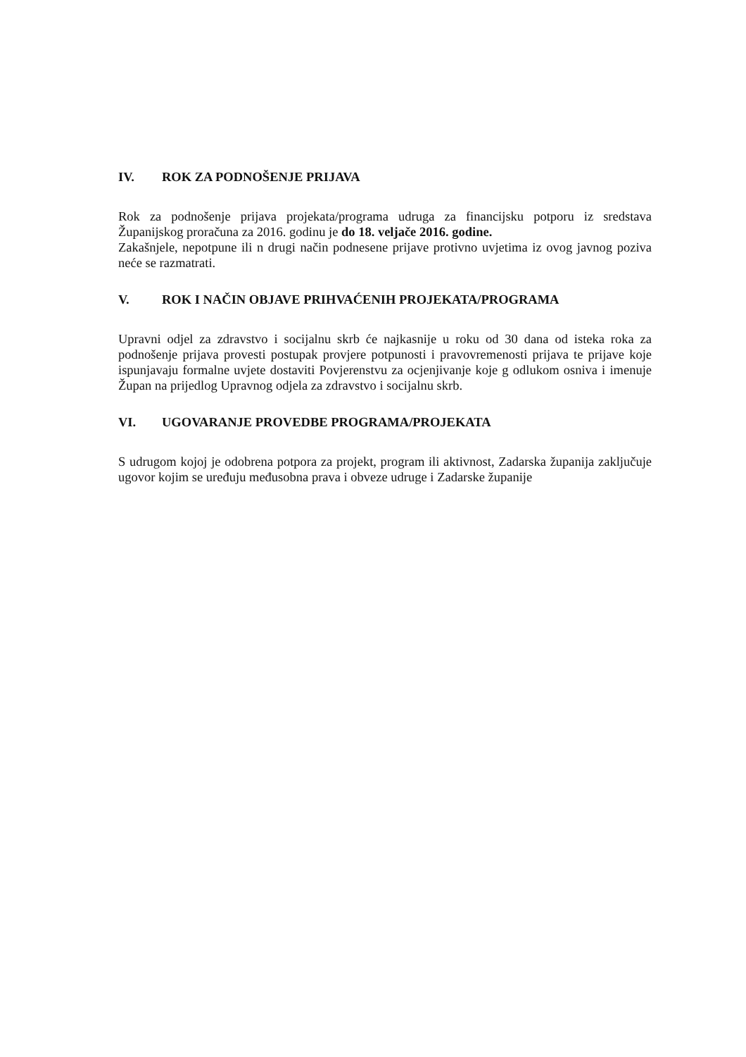IV. ROK ZA PODNOŠENJE PRIJAVA
Rok za podnošenje prijava projekata/programa udruga za financijsku potporu iz sredstava Županijskog proračuna za 2016. godinu je do 18. veljače 2016. godine.
Zakašnjele, nepotpune ili n drugi način podnesene prijave protivno uvjetima iz ovog javnog poziva neće se razmatrati.
V. ROK I NAČIN OBJAVE PRIHVAĆENIH PROJEKATA/PROGRAMA
Upravni odjel za zdravstvo i socijalnu skrb će najkasnije u roku od 30 dana od isteka roka za podnošenje prijava provesti postupak provjere potpunosti i pravovremenosti prijava te prijave koje ispunjavaju formalne uvjete dostaviti Povjerenstvu za ocjenjivanje koje g odlukom osniva i imenuje Župan na prijedlog Upravnog odjela za zdravstvo i socijalnu skrb.
VI. UGOVARANJE PROVEDBE PROGRAMA/PROJEKATA
S udrugom kojoj je odobrena potpora za projekt, program ili aktivnost, Zadarska županija zaključuje ugovor kojim se uređuju međusobna prava i obveze udruge i Zadarske županije